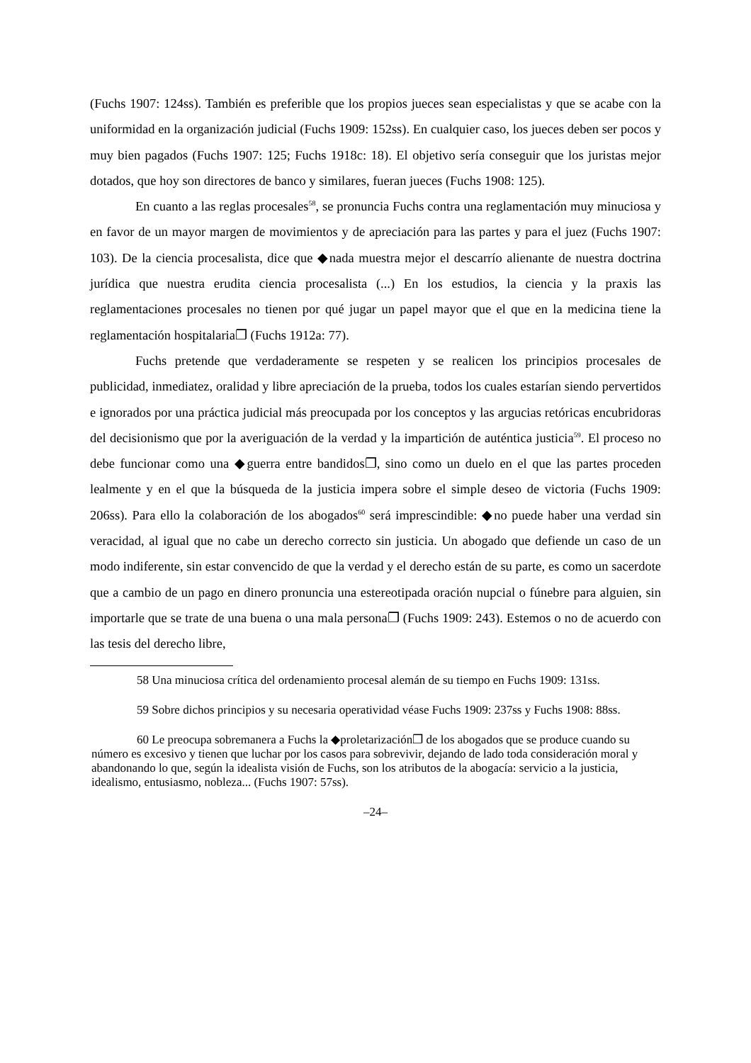(Fuchs 1907: 124ss). También es preferible que los propios jueces sean especialistas y que se acabe con la uniformidad en la organización judicial (Fuchs 1909: 152ss). En cualquier caso, los jueces deben ser pocos y muy bien pagados (Fuchs 1907: 125; Fuchs 1918c: 18). El objetivo sería conseguir que los juristas mejor dotados, que hoy son directores de banco y similares, fueran jueces (Fuchs 1908: 125).
En cuanto a las reglas procesales<sup>58</sup>, se pronuncia Fuchs contra una reglamentación muy minuciosa y en favor de un mayor margen de movimientos y de apreciación para las partes y para el juez (Fuchs 1907: 103). De la ciencia procesalista, dice que ◆nada muestra mejor el descarrío alienante de nuestra doctrina jurídica que nuestra erudita ciencia procesalista (...) En los estudios, la ciencia y la praxis las reglamentaciones procesales no tienen por qué jugar un papel mayor que el que en la medicina tiene la reglamentación hospitalaria❐ (Fuchs 1912a: 77).
Fuchs pretende que verdaderamente se respeten y se realicen los principios procesales de publicidad, inmediatez, oralidad y libre apreciación de la prueba, todos los cuales estarían siendo pervertidos e ignorados por una práctica judicial más preocupada por los conceptos y las argucias retóricas encubridoras del decisionismo que por la averiguación de la verdad y la impartición de auténtica justicia<sup>59</sup>. El proceso no debe funcionar como una ◆guerra entre bandidos❐, sino como un duelo en el que las partes proceden lealmente y en el que la búsqueda de la justicia impera sobre el simple deseo de victoria (Fuchs 1909: 206ss). Para ello la colaboración de los abogados<sup>60</sup> será imprescindible: ◆no puede haber una verdad sin veracidad, al igual que no cabe un derecho correcto sin justicia. Un abogado que defiende un caso de un modo indiferente, sin estar convencido de que la verdad y el derecho están de su parte, es como un sacerdote que a cambio de un pago en dinero pronuncia una estereotipada oración nupcial o fúnebre para alguien, sin importarle que se trate de una buena o una mala persona❐ (Fuchs 1909: 243). Estemos o no de acuerdo con las tesis del derecho libre,
58 Una minuciosa crítica del ordenamiento procesal alemán de su tiempo en Fuchs 1909: 131ss.
59 Sobre dichos principios y su necesaria operatividad véase Fuchs 1909: 237ss y Fuchs 1908: 88ss.
60 Le preocupa sobremanera a Fuchs la ◆proletarización❐ de los abogados que se produce cuando su número es excesivo y tienen que luchar por los casos para sobrevivir, dejando de lado toda consideración moral y abandonando lo que, según la idealista visión de Fuchs, son los atributos de la abogacía: servicio a la justicia, idealismo, entusiasmo, nobleza... (Fuchs 1907: 57ss).
–24–